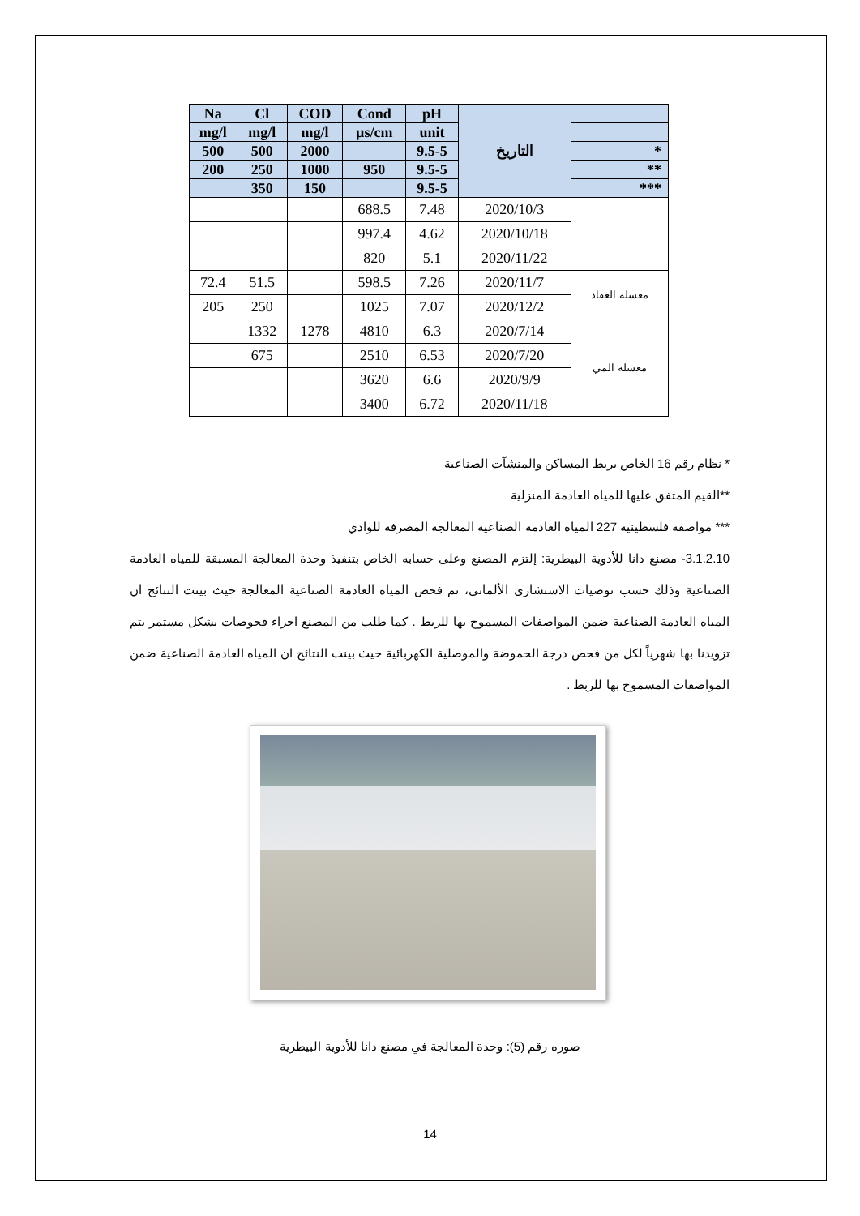| Na | Cl | COD | Cond | pH | التاريخ | |
| --- | --- | --- | --- | --- | --- | --- |
| mg/l | mg/l | mg/l | µs/cm | unit | | |
| 500 | 500 | 2000 | | 9.5-5 | | * |
| 200 | 250 | 1000 | 950 | 9.5-5 | | ** |
| | 350 | 150 | | 9.5-5 | | *** |
| | | | 688.5 | 7.48 | 2020/10/3 | |
| | | | 997.4 | 4.62 | 2020/10/18 | |
| | | | 820 | 5.1 | 2020/11/22 | |
| 72.4 | 51.5 | | 598.5 | 7.26 | 2020/11/7 | مغسلة العقاد |
| 205 | 250 | | 1025 | 7.07 | 2020/12/2 | |
| | 1332 | 1278 | 4810 | 6.3 | 2020/7/14 | مغسلة المي |
| | 675 | | 2510 | 6.53 | 2020/7/20 | |
| | | | 3620 | 6.6 | 2020/9/9 | |
| | | | 3400 | 6.72 | 2020/11/18 | |
* نظام رقم 16 الخاص بربط المساكن والمنشآت الصناعية
**القيم المتفق عليها للمياه العادمة المنزلية
*** مواصفة فلسطينية 227 المياه العادمة الصناعية المعالجة المصرفة للوادي
3.1.2.10- مصنع دانا للأدوية البيطرية: إلتزم المصنع وعلى حسابه الخاص بتنفيذ وحدة المعالجة المسبقة للمياه العادمة الصناعية وذلك حسب توصيات الاستشاري الألماني، تم فحص المياه العادمة الصناعية المعالجة حيث بينت النتائج ان المياه العادمة الصناعية ضمن المواصفات المسموح بها للربط . كما طلب من المصنع اجراء فحوصات بشكل مستمر يتم تزويدنا بها شهرياً لكل من فحص درجة الحموضة والموصلية الكهربائية حيث بينت النتائج ان المياه العادمة الصناعية ضمن المواصفات المسموح بها للربط .
صوره رقم (5): وحدة المعالجة في مصنع دانا للأدوية البيطرية
14